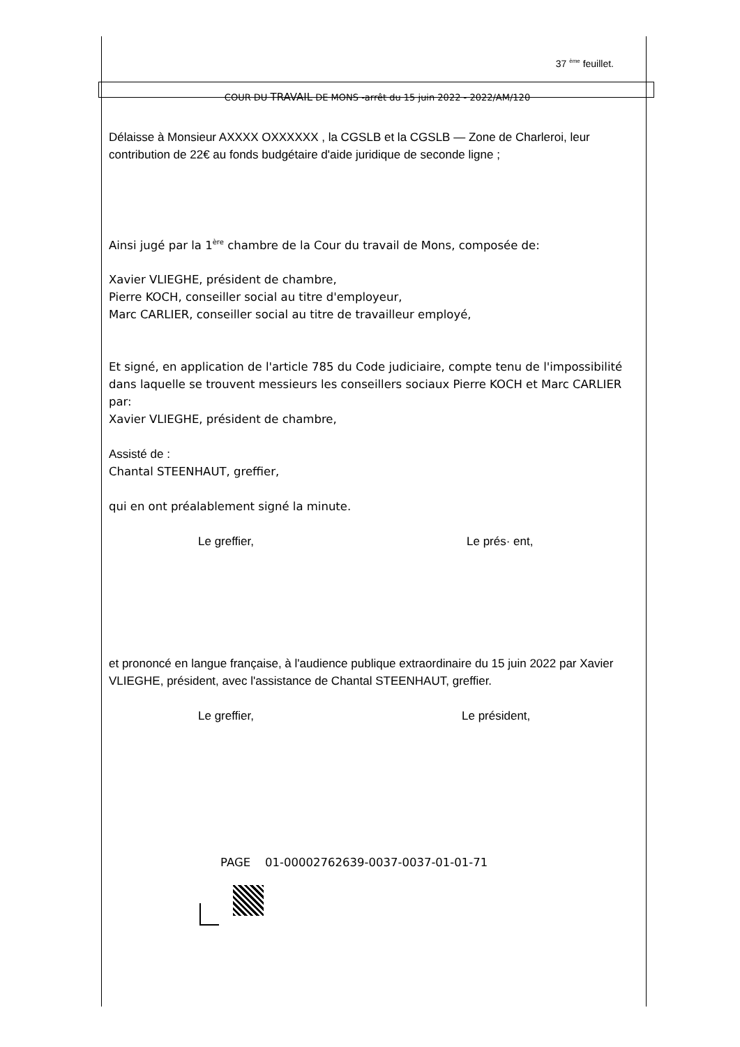37 <sup>ème</sup> feuillet.
COUR DU TRAVAIL DE MONS -arrêt du 15 juin 2022 - 2022/AM/120
Délaisse à Monsieur AXXXX OXXXXXX , la CGSLB et la CGSLB — Zone de Charleroi, leur contribution de 22€ au fonds budgétaire d'aide juridique de seconde ligne ;
Ainsi jugé par la 1<sup>ère</sup> chambre de la Cour du travail de Mons, composée de:
Xavier VLIEGHE, président de chambre,
Pierre KOCH, conseiller social au titre d'employeur,
Marc CARLIER, conseiller social au titre de travailleur employé,
Et signé, en application de l'article 785 du Code judiciaire, compte tenu de l'impossibilité dans laquelle se trouvent messieurs les conseillers sociaux Pierre KOCH et Marc CARLIER par:
Xavier VLIEGHE, président de chambre,
Assisté de :
Chantal STEENHAUT, greffier,
qui en ont préalablement signé la minute.
Le greffier, Le prés· ent,
et prononcé en langue française, à l'audience publique extraordinaire du 15 juin 2022 par Xavier VLIEGHE, président, avec l'assistance de Chantal STEENHAUT, greffier.
Le greffier, Le président,
PAGE 01-00002762639-0037-0037-01-01-71